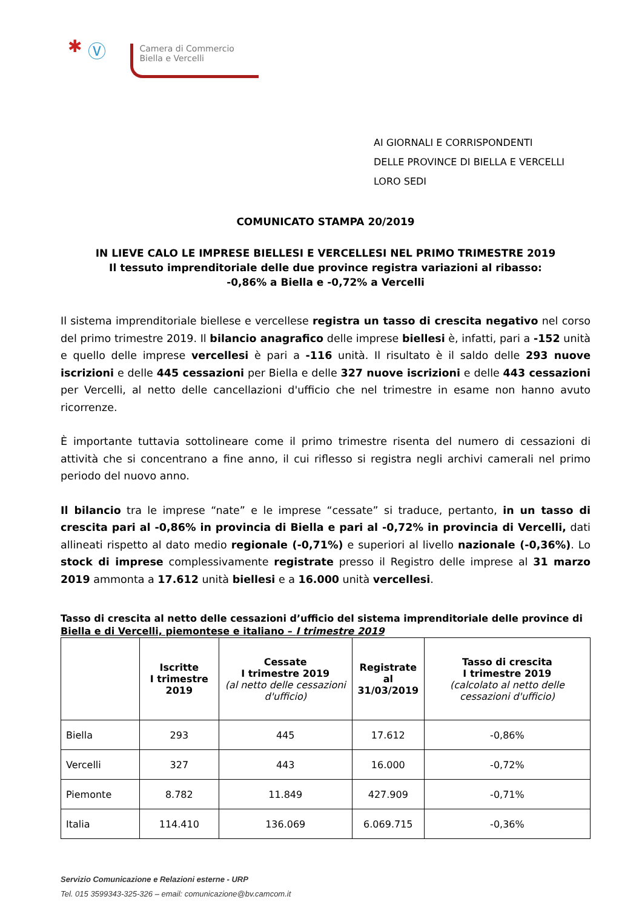✱ Ⓥ
Camera di Commercio
Biella e Vercelli
AI GIORNALI E CORRISPONDENTI
DELLE PROVINCE DI BIELLA E VERCELLI
LORO SEDI
COMUNICATO STAMPA 20/2019
IN LIEVE CALO LE IMPRESE BIELLESI E VERCELLESI NEL PRIMO TRIMESTRE 2019
Il tessuto imprenditoriale delle due province registra variazioni al ribasso:
-0,86% a Biella e -0,72% a Vercelli
Il sistema imprenditoriale biellese e vercellese registra un tasso di crescita negativo nel corso del primo trimestre 2019. Il bilancio anagrafico delle imprese biellesi è, infatti, pari a -152 unità e quello delle imprese vercellesi è pari a -116 unità. Il risultato è il saldo delle 293 nuove iscrizioni e delle 445 cessazioni per Biella e delle 327 nuove iscrizioni e delle 443 cessazioni per Vercelli, al netto delle cancellazioni d'ufficio che nel trimestre in esame non hanno avuto ricorrenze.
È importante tuttavia sottolineare come il primo trimestre risenta del numero di cessazioni di attività che si concentrano a fine anno, il cui riflesso si registra negli archivi camerali nel primo periodo del nuovo anno.
Il bilancio tra le imprese “nate” e le imprese “cessate” si traduce, pertanto, in un tasso di crescita pari al -0,86% in provincia di Biella e pari al -0,72% in provincia di Vercelli, dati allineati rispetto al dato medio regionale (-0,71%) e superiori al livello nazionale (-0,36%). Lo stock di imprese complessivamente registrate presso il Registro delle imprese al 31 marzo 2019 ammonta a 17.612 unità biellesi e a 16.000 unità vercellesi.
Tasso di crescita al netto delle cessazioni d’ufficio del sistema imprenditoriale delle province di Biella e di Vercelli, piemontese e italiano – I trimestre 2019
| | Iscritte I trimestre 2019 | Cessate I trimestre 2019 (al netto delle cessazioni d'ufficio) | Registrate al 31/03/2019 | Tasso di crescita I trimestre 2019 (calcolato al netto delle cessazioni d'ufficio) |
| --- | --- | --- | --- | --- |
| Biella | 293 | 445 | 17.612 | -0,86% |
| Vercelli | 327 | 443 | 16.000 | -0,72% |
| Piemonte | 8.782 | 11.849 | 427.909 | -0,71% |
| Italia | 114.410 | 136.069 | 6.069.715 | -0,36% |
Servizio Comunicazione e Relazioni esterne - URP
Tel. 015 3599343-325-326 – email: comunicazione@bv.camcom.it